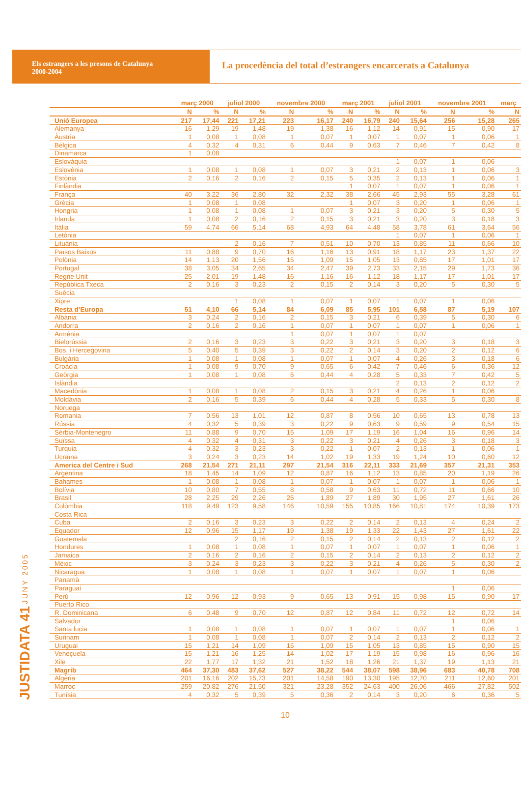Els estrangers a les presons de Catalunya
2000-2004
La procedència del total d’estrangers encarcerats a Catalunya
| | març 2000 | | juliol 2000 | | novembre 2000 | | març 2001 | | juliol 2001 | | novembre 2001 | | març |
| --- | --- | --- | --- | --- | --- | --- | --- | --- | --- | --- | --- | --- | --- |
| | N | % | N | % | N | % | N | % | N | % | N | % | N |
| Unió Europea | 217 | 17,44 | 221 | 17,21 | 223 | 16,17 | 240 | 16,79 | 240 | 15,64 | 256 | 15,28 | 265 |
| Alemanya | 16 | 1,29 | 19 | 1,48 | 19 | 1,38 | 16 | 1,12 | 14 | 0,91 | 15 | 0,90 | 17 |
| Àustria | 1 | 0,08 | 1 | 0,08 | 1 | 0,07 | 1 | 0,07 | 1 | 0,07 | 1 | 0,06 | 1 |
| Bèlgica | 4 | 0,32 | 4 | 0,31 | 6 | 0,44 | 9 | 0,63 | 7 | 0,46 | 7 | 0,42 | 8 |
| Dinamarca | 1 | 0,08 | | | | | | | | | | | |
| Eslovàquia | | | | | | | | | 1 | 0,07 | 1 | 0,06 | |
| Eslovènia | 1 | 0,08 | 1 | 0,08 | 1 | 0,07 | 3 | 0,21 | 2 | 0,13 | 1 | 0,06 | 3 |
| Estònia | 2 | 0,16 | 2 | 0,16 | 2 | 0,15 | 5 | 0,35 | 2 | 0,13 | 1 | 0,06 | 1 |
| Finlàndia | | | | | | | 1 | 0,07 | 1 | 0,07 | 1 | 0,06 | 1 |
| França | 40 | 3,22 | 36 | 2,80 | 32 | 2,32 | 38 | 2,66 | 45 | 2,93 | 55 | 3,28 | 61 |
| Grècia | 1 | 0,08 | 1 | 0,08 | | | 1 | 0,07 | 3 | 0,20 | 1 | 0,06 | 1 |
| Hongria | 1 | 0,08 | 1 | 0,08 | 1 | 0,07 | 3 | 0,21 | 3 | 0,20 | 5 | 0,30 | 5 |
| Irlanda | 1 | 0,08 | 2 | 0,16 | 2 | 0,15 | 3 | 0,21 | 3 | 0,20 | 3 | 0,18 | 3 |
| Itàlia | 59 | 4,74 | 66 | 5,14 | 68 | 4,93 | 64 | 4,48 | 58 | 3,78 | 61 | 3,64 | 56 |
| Letònia | | | | | | | | | 1 | 0,07 | 1 | 0,06 | 1 |
| Lituània | | | 2 | 0,16 | 7 | 0,51 | 10 | 0,70 | 13 | 0,85 | 11 | 0,66 | 10 |
| Països Baixos | 11 | 0,88 | 9 | 0,70 | 16 | 1,16 | 13 | 0,91 | 18 | 1,17 | 23 | 1,37 | 22 |
| Polònia | 14 | 1,13 | 20 | 1,56 | 15 | 1,09 | 15 | 1,05 | 13 | 0,85 | 17 | 1,01 | 17 |
| Portugal | 38 | 3,05 | 34 | 2,65 | 34 | 2,47 | 39 | 2,73 | 33 | 2,15 | 29 | 1,73 | 36 |
| Regne Unit | 25 | 2,01 | 19 | 1,48 | 16 | 1,16 | 16 | 1,12 | 18 | 1,17 | 17 | 1,01 | 17 |
| República Txeca | 2 | 0,16 | 3 | 0,23 | 2 | 0,15 | 2 | 0,14 | 3 | 0,20 | 5 | 0,30 | 5 |
| Suècia | | | | | | | | | | | | | |
| Xipre | | | 1 | 0,08 | 1 | 0,07 | 1 | 0,07 | 1 | 0,07 | 1 | 0,06 | |
| Resta d’Europa | 51 | 4,10 | 66 | 5,14 | 84 | 6,09 | 85 | 5,95 | 101 | 6,58 | 87 | 5,19 | 107 |
| Albània | 3 | 0,24 | 2 | 0,16 | 2 | 0,15 | 3 | 0,21 | 6 | 0,39 | 5 | 0,30 | 6 |
| Andorra | 2 | 0,16 | 2 | 0,16 | 1 | 0,07 | 1 | 0,07 | 1 | 0,07 | 1 | 0,06 | 1 |
| Arménia | | | | | 1 | 0,07 | 1 | 0,07 | 1 | 0,07 | | | |
| Bielorússia | 2 | 0,16 | 3 | 0,23 | 3 | 0,22 | 3 | 0,21 | 3 | 0,20 | 3 | 0,18 | 3 |
| Bos. i Hercegovina | 5 | 0,40 | 5 | 0,39 | 3 | 0,22 | 2 | 0,14 | 3 | 0,20 | 2 | 0,12 | 6 |
| Bulgària | 1 | 0,08 | 1 | 0,08 | 1 | 0,07 | 1 | 0,07 | 4 | 0,26 | 3 | 0,18 | 6 |
| Croàcia | 1 | 0,08 | 9 | 0,70 | 9 | 0,65 | 6 | 0,42 | 7 | 0,46 | 6 | 0,36 | 12 |
| Geòrgia | 1 | 0,08 | 1 | 0,08 | 6 | 0,44 | 4 | 0,28 | 5 | 0,33 | 7 | 0,42 | 5 |
| Islàndia | | | | | | | | | 2 | 0,13 | 2 | 0,12 | 2 |
| Macedònia | 1 | 0,08 | 1 | 0,08 | 2 | 0,15 | 3 | 0,21 | 4 | 0,26 | 1 | 0,06 | |
| Moldàvia | 2 | 0,16 | 5 | 0,39 | 6 | 0,44 | 4 | 0,28 | 5 | 0,33 | 5 | 0,30 | 8 |
| Noruega | | | | | | | | | | | | | |
| Romania | 7 | 0,56 | 13 | 1,01 | 12 | 0,87 | 8 | 0,56 | 10 | 0,65 | 13 | 0,78 | 13 |
| Rússia | 4 | 0,32 | 5 | 0,39 | 3 | 0,22 | 9 | 0,63 | 9 | 0,59 | 9 | 0,54 | 15 |
| Sèrbia-Montenegro | 11 | 0,88 | 9 | 0,70 | 15 | 1,09 | 17 | 1,19 | 16 | 1,04 | 16 | 0,96 | 14 |
| Suïssa | 4 | 0,32 | 4 | 0,31 | 3 | 0,22 | 3 | 0,21 | 4 | 0,26 | 3 | 0,18 | 3 |
| Turquia | 4 | 0,32 | 3 | 0,23 | 3 | 0,22 | 1 | 0,07 | 2 | 0,13 | 1 | 0,06 | 1 |
| Ucraïna | 3 | 0,24 | 3 | 0,23 | 14 | 1,02 | 19 | 1,33 | 19 | 1,24 | 10 | 0,60 | 12 |
| America del Centre i Sud | 268 | 21,54 | 271 | 21,11 | 297 | 21,54 | 316 | 22,11 | 333 | 21,69 | 357 | 21,31 | 353 |
| Argentina | 18 | 1,45 | 14 | 1,09 | 12 | 0,87 | 16 | 1,12 | 13 | 0,85 | 20 | 1,19 | 26 |
| Bahames | 1 | 0,08 | 1 | 0,08 | 1 | 0,07 | 1 | 0,07 | 1 | 0,07 | 1 | 0,06 | 1 |
| Bolívia | 10 | 0,80 | 7 | 0,55 | 8 | 0,58 | 9 | 0,63 | 11 | 0,72 | 11 | 0,66 | 10 |
| Brasil | 28 | 2,25 | 29 | 2,26 | 26 | 1,89 | 27 | 1,89 | 30 | 1,95 | 27 | 1,61 | 26 |
| Colòmbia | 118 | 9,49 | 123 | 9,58 | 146 | 10,59 | 155 | 10,85 | 166 | 10,81 | 174 | 10,39 | 173 |
| Costa Rica | | | | | | | | | | | | | |
| Cuba | 2 | 0,16 | 3 | 0,23 | 3 | 0,22 | 2 | 0,14 | 2 | 0,13 | 4 | 0,24 | 2 |
| Equador | 12 | 0,96 | 15 | 1,17 | 19 | 1,38 | 19 | 1,33 | 22 | 1,43 | 27 | 1,61 | 22 |
| Guatemala | | | 2 | 0,16 | 2 | 0,15 | 2 | 0,14 | 2 | 0,13 | 2 | 0,12 | 2 |
| Hondures | 1 | 0,08 | 1 | 0,08 | 1 | 0,07 | 1 | 0,07 | 1 | 0,07 | 1 | 0,06 | 1 |
| Jamaica | 2 | 0,16 | 2 | 0,16 | 2 | 0,15 | 2 | 0,14 | 2 | 0,13 | 2 | 0,12 | 2 |
| Mèxic | 3 | 0,24 | 3 | 0,23 | 3 | 0,22 | 3 | 0,21 | 4 | 0,26 | 5 | 0,30 | 2 |
| Nicaragua | 1 | 0,08 | 1 | 0,08 | 1 | 0,07 | 1 | 0,07 | 1 | 0,07 | 1 | 0,06 | |
| Panamà | | | | | | | | | | | | | |
| Paraguai | | | | | | | | | | | 1 | 0,06 | |
| Perú | 12 | 0,96 | 12 | 0,93 | 9 | 0,65 | 13 | 0,91 | 15 | 0,98 | 15 | 0,90 | 17 |
| Puerto Rico | | | | | | | | | | | | | |
| R. Dominicana | 6 | 0,48 | 9 | 0,70 | 12 | 0,87 | 12 | 0,84 | 11 | 0,72 | 12 | 0,72 | 14 |
| Salvador | | | | | | | | | | | 1 | 0,06 | |
| Santa lucia | 1 | 0,08 | 1 | 0,08 | 1 | 0,07 | 1 | 0,07 | 1 | 0,07 | 1 | 0,06 | 1 |
| Surinam | 1 | 0,08 | 1 | 0,08 | 1 | 0,07 | 2 | 0,14 | 2 | 0,13 | 2 | 0,12 | 2 |
| Uruguai | 15 | 1,21 | 14 | 1,09 | 15 | 1,09 | 15 | 1,05 | 13 | 0,85 | 15 | 0,90 | 15 |
| Veneçuela | 15 | 1,21 | 16 | 1,25 | 14 | 1,02 | 17 | 1,19 | 15 | 0,98 | 16 | 0,96 | 16 |
| Xile | 22 | 1,77 | 17 | 1,32 | 21 | 1,52 | 18 | 1,26 | 21 | 1,37 | 19 | 1,13 | 21 |
| Magrib | 464 | 37,30 | 483 | 37,62 | 527 | 38,22 | 544 | 38,07 | 598 | 38,96 | 683 | 40,78 | 708 |
| Algèria | 201 | 16,16 | 202 | 15,73 | 201 | 14,58 | 190 | 13,30 | 195 | 12,70 | 211 | 12,60 | 201 |
| Marroc | 259 | 20,82 | 276 | 21,50 | 321 | 23,28 | 352 | 24,63 | 400 | 26,06 | 466 | 27,82 | 502 |
| Tunísia | 4 | 0,32 | 5 | 0,39 | 5 | 0,36 | 2 | 0,14 | 3 | 0,20 | 6 | 0,36 | 5 |
JUSTIDATA 41 JUNY 2005
10